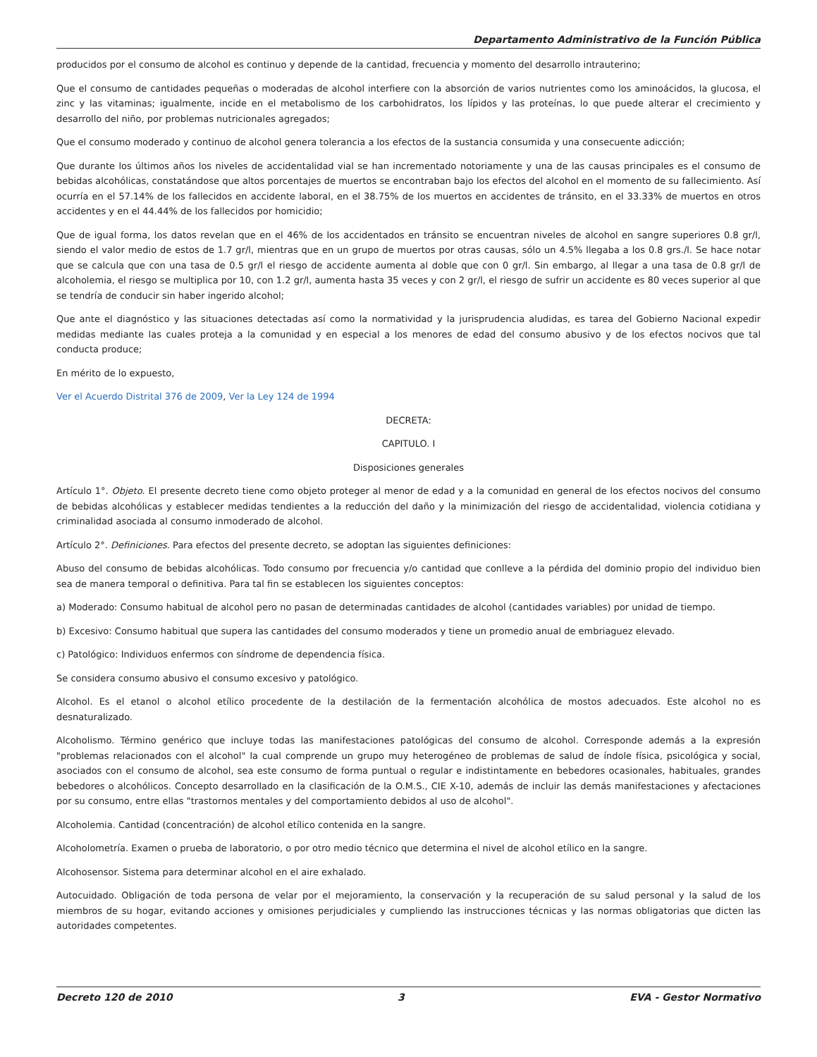Departamento Administrativo de la Función Pública
producidos por el consumo de alcohol es continuo y depende de la cantidad, frecuencia y momento del desarrollo intrauterino;
Que el consumo de cantidades pequeñas o moderadas de alcohol interfiere con la absorción de varios nutrientes como los aminoácidos, la glucosa, el zinc y las vitaminas; igualmente, incide en el metabolismo de los carbohidratos, los lípidos y las proteínas, lo que puede alterar el crecimiento y desarrollo del niño, por problemas nutricionales agregados;
Que el consumo moderado y continuo de alcohol genera tolerancia a los efectos de la sustancia consumida y una consecuente adicción;
Que durante los últimos años los niveles de accidentalidad vial se han incrementado notoriamente y una de las causas principales es el consumo de bebidas alcohólicas, constatándose que altos porcentajes de muertos se encontraban bajo los efectos del alcohol en el momento de su fallecimiento. Así ocurría en el 57.14% de los fallecidos en accidente laboral, en el 38.75% de los muertos en accidentes de tránsito, en el 33.33% de muertos en otros accidentes y en el 44.44% de los fallecidos por homicidio;
Que de igual forma, los datos revelan que en el 46% de los accidentados en tránsito se encuentran niveles de alcohol en sangre superiores 0.8 gr/l, siendo el valor medio de estos de 1.7 gr/l, mientras que en un grupo de muertos por otras causas, sólo un 4.5% llegaba a los 0.8 grs./l. Se hace notar que se calcula que con una tasa de 0.5 gr/l el riesgo de accidente aumenta al doble que con 0 gr/l. Sin embargo, al llegar a una tasa de 0.8 gr/l de alcoholemia, el riesgo se multiplica por 10, con 1.2 gr/l, aumenta hasta 35 veces y con 2 gr/l, el riesgo de sufrir un accidente es 80 veces superior al que se tendría de conducir sin haber ingerido alcohol;
Que ante el diagnóstico y las situaciones detectadas así como la normatividad y la jurisprudencia aludidas, es tarea del Gobierno Nacional expedir medidas mediante las cuales proteja a la comunidad y en especial a los menores de edad del consumo abusivo y de los efectos nocivos que tal conducta produce;
En mérito de lo expuesto,
Ver el Acuerdo Distrital 376 de 2009, Ver la Ley 124 de 1994
DECRETA:
CAPITULO. I
Disposiciones generales
Artículo 1°. Objeto. El presente decreto tiene como objeto proteger al menor de edad y a la comunidad en general de los efectos nocivos del consumo de bebidas alcohólicas y establecer medidas tendientes a la reducción del daño y la minimización del riesgo de accidentalidad, violencia cotidiana y criminalidad asociada al consumo inmoderado de alcohol.
Artículo 2°. Definiciones. Para efectos del presente decreto, se adoptan las siguientes definiciones:
Abuso del consumo de bebidas alcohólicas. Todo consumo por frecuencia y/o cantidad que conlleve a la pérdida del dominio propio del individuo bien sea de manera temporal o definitiva. Para tal fin se establecen los siguientes conceptos:
a) Moderado: Consumo habitual de alcohol pero no pasan de determinadas cantidades de alcohol (cantidades variables) por unidad de tiempo.
b) Excesivo: Consumo habitual que supera las cantidades del consumo moderados y tiene un promedio anual de embriaguez elevado.
c) Patológico: Individuos enfermos con síndrome de dependencia física.
Se considera consumo abusivo el consumo excesivo y patológico.
Alcohol. Es el etanol o alcohol etílico procedente de la destilación de la fermentación alcohólica de mostos adecuados. Este alcohol no es desnaturalizado.
Alcoholismo. Término genérico que incluye todas las manifestaciones patológicas del consumo de alcohol. Corresponde además a la expresión "problemas relacionados con el alcohol" la cual comprende un grupo muy heterogéneo de problemas de salud de índole física, psicológica y social, asociados con el consumo de alcohol, sea este consumo de forma puntual o regular e indistintamente en bebedores ocasionales, habituales, grandes bebedores o alcohólicos. Concepto desarrollado en la clasificación de la O.M.S., CIE X-10, además de incluir las demás manifestaciones y afectaciones por su consumo, entre ellas "trastornos mentales y del comportamiento debidos al uso de alcohol".
Alcoholemia. Cantidad (concentración) de alcohol etílico contenida en la sangre.
Alcoholometría. Examen o prueba de laboratorio, o por otro medio técnico que determina el nivel de alcohol etílico en la sangre.
Alcohosensor. Sistema para determinar alcohol en el aire exhalado.
Autocuidado. Obligación de toda persona de velar por el mejoramiento, la conservación y la recuperación de su salud personal y la salud de los miembros de su hogar, evitando acciones y omisiones perjudiciales y cumpliendo las instrucciones técnicas y las normas obligatorias que dicten las autoridades competentes.
Decreto 120 de 2010 3 EVA - Gestor Normativo